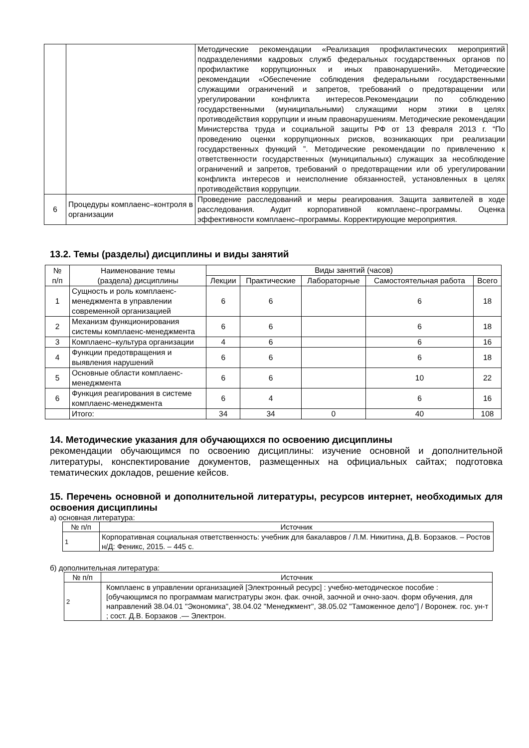| | | Методические рекомендации «Реализация профилактических мероприятий подразделениями кадровых служб федеральных государственных органов по профилактике коррупционных и иных правонарушений». Методические рекомендации «Обеспечение соблюдения федеральными государственными служащими ограничений и запретов, требований о предотвращении или урегулировании конфликта интересов.Рекомендации по соблюдению государственными (муниципальными) служащими норм этики в целях противодействия коррупции и иным правонарушениям. Методические рекомендации Министерства труда и социальной защиты РФ от 13 февраля 2013 г. “По проведению оценки коррупционных рисков, возникающих при реализации государственных функций ”. Методические рекомендации по привлечению к ответственности государственных (муниципальных) служащих за несоблюдение ограничений и запретов, требований о предотвращении или об урегулировании конфликта интересов и неисполнение обязанностей, установленных в целях противодействия коррупции. |
| 6 | Процедуры комплаенс–контроля в организации | Проведение расследований и меры реагирования. Защита заявителей в ходе расследования. Аудит корпоративной комплаенс–программы. Оценка эффективности комплаенс–программы. Корректирующие мероприятия. |
13.2. Темы (разделы) дисциплины и виды занятий
| № п/п | Наименование темы (раздела) дисциплины | Виды занятий (часов) | | | | |
| --- | --- | --- | --- | --- | --- | --- |
| | | Лекции | Практические | Лабораторные | Самостоятельная работа | Всего |
| 1 | Сущность и роль комплаенс-менеджмента в управлении современной организацией | 6 | 6 | | 6 | 18 |
| 2 | Механизм функционирования системы комплаенс-менеджмента | 6 | 6 | | 6 | 18 |
| 3 | Комплаенс–культура организации | 4 | 6 | | 6 | 16 |
| 4 | Функции предотвращения и выявления нарушений | 6 | 6 | | 6 | 18 |
| 5 | Основные области комплаенс-менеджмента | 6 | 6 | | 10 | 22 |
| 6 | Функция реагирования в системе комплаенс-менеджмента | 6 | 4 | | 6 | 16 |
| | Итого: | 34 | 34 | 0 | 40 | 108 |
14. Методические указания для обучающихся по освоению дисциплины
рекомендации обучающимся по освоению дисциплины: изучение основной и дополнительной литературы, конспектирование документов, размещенных на официальных сайтах; подготовка тематических докладов, решение кейсов.
15. Перечень основной и дополнительной литературы, ресурсов интернет, необходимых для освоения дисциплины
а) основная литература:
| № п/п | Источник |
| --- | --- |
| 1 | Корпоративная социальная ответственность: учебник для бакалавров / Л.М. Никитина, Д.В. Борзаков. – Ростов н/Д: Феникс, 2015. – 445 с. |
б) дополнительная литература:
| № п/п | Источник |
| --- | --- |
| 2 | Комплаенс в управлении организацией [Электронный ресурс] : учебно-методическое пособие : [обучающимся по программам магистратуры экон. фак. очной, заочной и очно-заоч. форм обучения, для направлений 38.04.01 "Экономика", 38.04.02 "Менеджмент", 38.05.02 "Таможенное дело"] / Воронеж. гос. ун-т ; сост. Д.В. Борзаков .— Электрон. |